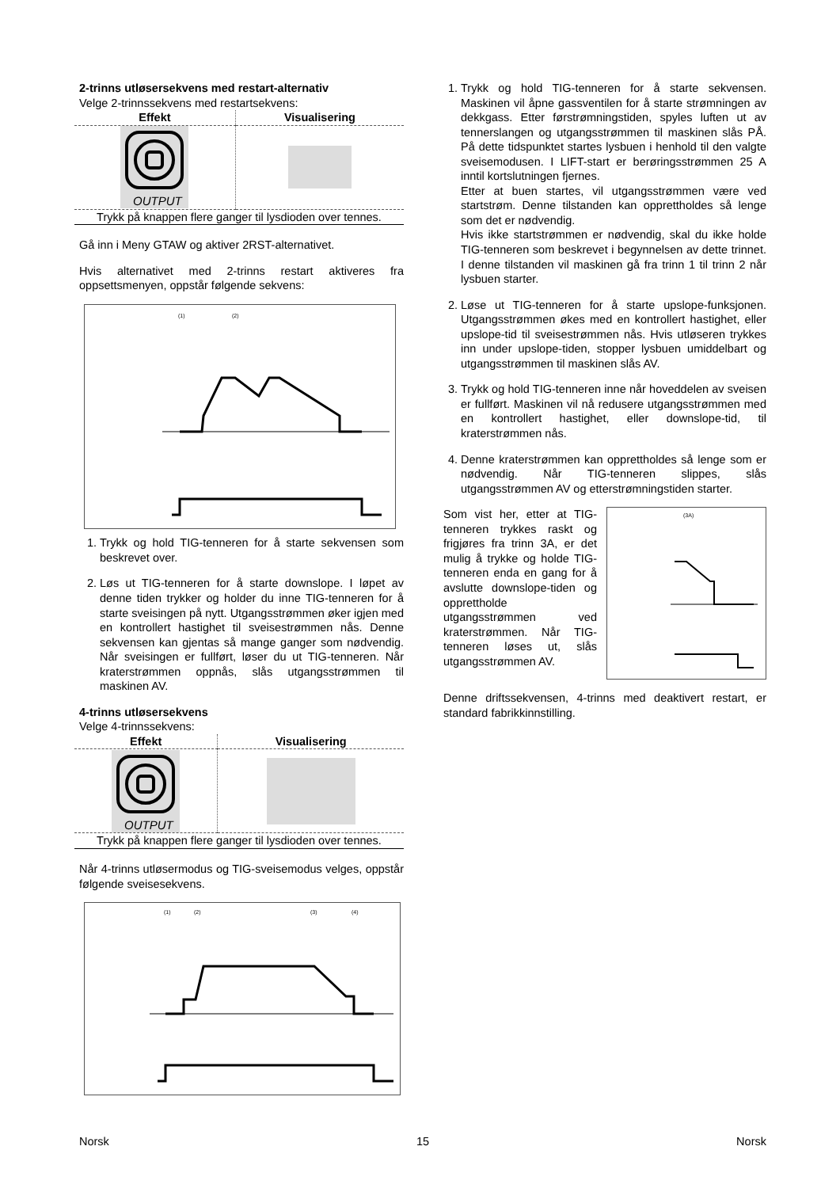2-trinns utløsersekvens med restart-alternativ
Velge 2-trinnssekvens med restartsekvens:
| Effekt | Visualisering |
| --- | --- |
| OUTPUT | |
| Trykk på knappen flere ganger til lysdioden over tennes. | |
Gå inn i Meny GTAW og aktiver 2RST-alternativet.
Hvis alternativet med 2-trinns restart aktiveres fra oppsettsmenyen, oppstår følgende sekvens:
(1)
(2)
1. Trykk og hold TIG-tenneren for å starte sekvensen som beskrevet over.
2. Løs ut TIG-tenneren for å starte downslope. I løpet av denne tiden trykker og holder du inne TIG-tenneren for å starte sveisingen på nytt. Utgangsstrømmen øker igjen med en kontrollert hastighet til sveisestrømmen nås. Denne sekvensen kan gjentas så mange ganger som nødvendig. Når sveisingen er fullført, løser du ut TIG-tenneren. Når kraterstrømmen oppnås, slås utgangsstrømmen til maskinen AV.
4-trinns utløsersekvens
Velge 4-trinnssekvens:
| Effekt | Visualisering |
| --- | --- |
| OUTPUT | |
| Trykk på knappen flere ganger til lysdioden over tennes. | |
Når 4-trinns utløsermodus og TIG-sveisemodus velges, oppstår følgende sveisesekvens.
(1)
(2)
(3)
(4)
1. Trykk og hold TIG-tenneren for å starte sekvensen. Maskinen vil åpne gassventilen for å starte strømningen av dekkgass. Etter førstrømningstiden, spyles luften ut av tennerslangen og utgangsstrømmen til maskinen slås PÅ. På dette tidspunktet startes lysbuen i henhold til den valgte sveisemodusen. I LIFT-start er berøringsstrømmen 25 A inntil kortslutningen fjernes.
Etter at buen startes, vil utgangsstrømmen være ved startstrøm. Denne tilstanden kan opprettholdes så lenge som det er nødvendig.
Hvis ikke startstrømmen er nødvendig, skal du ikke holde TIG-tenneren som beskrevet i begynnelsen av dette trinnet. I denne tilstanden vil maskinen gå fra trinn 1 til trinn 2 når lysbuen starter.
2. Løse ut TIG-tenneren for å starte upslope-funksjonen. Utgangsstrømmen økes med en kontrollert hastighet, eller upslope-tid til sveisestrømmen nås. Hvis utløseren trykkes inn under upslope-tiden, stopper lysbuen umiddelbart og utgangsstrømmen til maskinen slås AV.
3. Trykk og hold TIG-tenneren inne når hoveddelen av sveisen er fullført. Maskinen vil nå redusere utgangsstrømmen med en kontrollert hastighet, eller downslope-tid, til kraterstrømmen nås.
4. Denne kraterstrømmen kan opprettholdes så lenge som er nødvendig. Når TIG-tenneren slippes, slås utgangsstrømmen AV og etterstrømningstiden starter.
Som vist her, etter at TIG-tenneren trykkes raskt og frigjøres fra trinn 3A, er det mulig å trykke og holde TIG-tenneren enda en gang for å avslutte downslope-tiden og opprettholde utgangsstrømmen ved kraterstrømmen. Når TIG-tenneren løses ut, slås utgangsstrømmen AV.
(3A)
Denne driftssekvensen, 4-trinns med deaktivert restart, er standard fabrikkinnstilling.
Norsk 15 Norsk